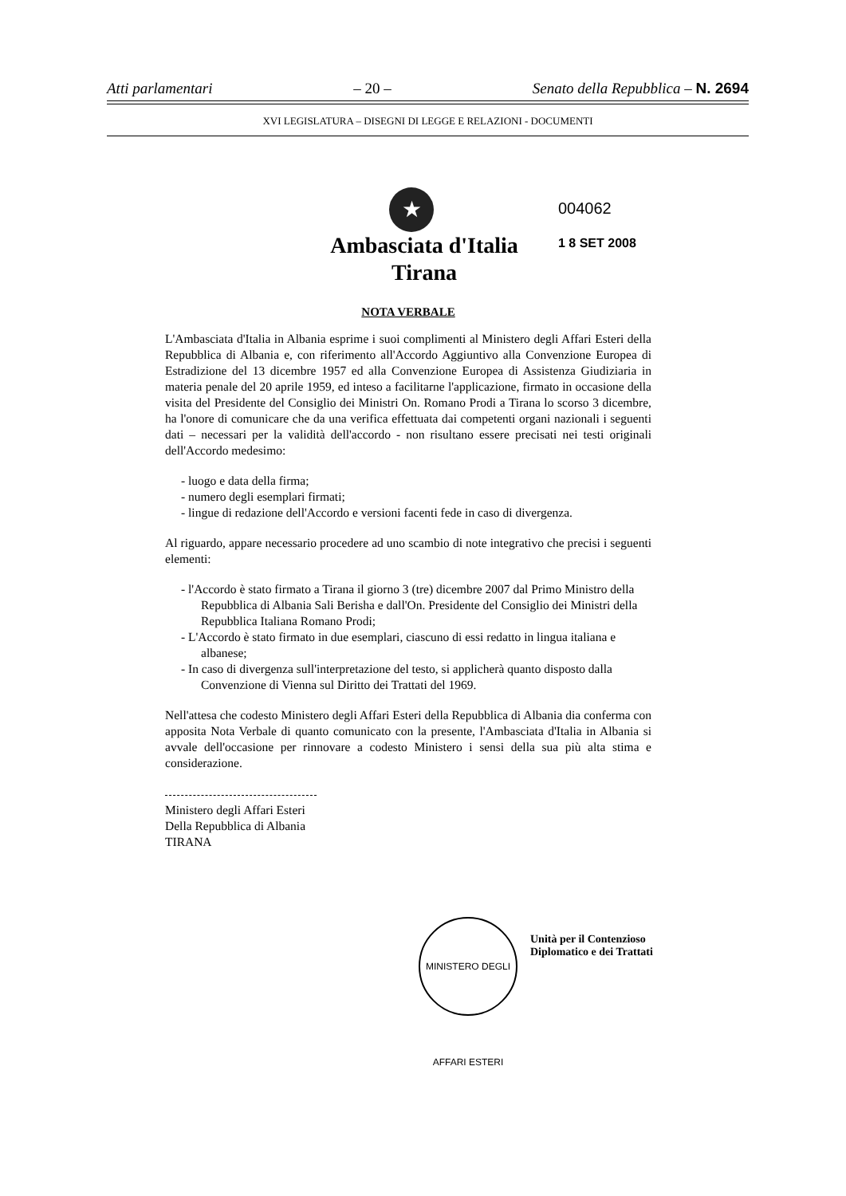Atti parlamentari – 20 – Senato della Repubblica – N. 2694
XVI LEGISLATURA – DISEGNI DI LEGGE E RELAZIONI - DOCUMENTI
004062
1 8 SET 2008
★
Ambasciata d'Italia
Tirana
NOTA VERBALE
L'Ambasciata d'Italia in Albania esprime i suoi complimenti al Ministero degli Affari Esteri della Repubblica di Albania e, con riferimento all'Accordo Aggiuntivo alla Convenzione Europea di Estradizione del 13 dicembre 1957 ed alla Convenzione Europea di Assistenza Giudiziaria in materia penale del 20 aprile 1959, ed inteso a facilitarne l'applicazione, firmato in occasione della visita del Presidente del Consiglio dei Ministri On. Romano Prodi a Tirana lo scorso 3 dicembre, ha l'onore di comunicare che da una verifica effettuata dai competenti organi nazionali i seguenti dati – necessari per la validità dell'accordo - non risultano essere precisati nei testi originali dell'Accordo medesimo:
- luogo e data della firma;
- numero degli esemplari firmati;
- lingue di redazione dell'Accordo e versioni facenti fede in caso di divergenza.
Al riguardo, appare necessario procedere ad uno scambio di note integrativo che precisi i seguenti elementi:
- l'Accordo è stato firmato a Tirana il giorno 3 (tre) dicembre 2007 dal Primo Ministro della Repubblica di Albania Sali Berisha e dall'On. Presidente del Consiglio dei Ministri della Repubblica Italiana Romano Prodi;
- L'Accordo è stato firmato in due esemplari, ciascuno di essi redatto in lingua italiana e albanese;
- In caso di divergenza sull'interpretazione del testo, si applicherà quanto disposto dalla Convenzione di Vienna sul Diritto dei Trattati del 1969.
Nell'attesa che codesto Ministero degli Affari Esteri della Repubblica di Albania dia conferma con apposita Nota Verbale di quanto comunicato con la presente, l'Ambasciata d'Italia in Albania si avvale dell'occasione per rinnovare a codesto Ministero i sensi della sua più alta stima e considerazione.
Ministero degli Affari Esteri
Della Repubblica di Albania
TIRANA
MINISTERO DEGLI AFFARI ESTERI
Unità per il Contenzioso
Diplomatico e dei Trattati